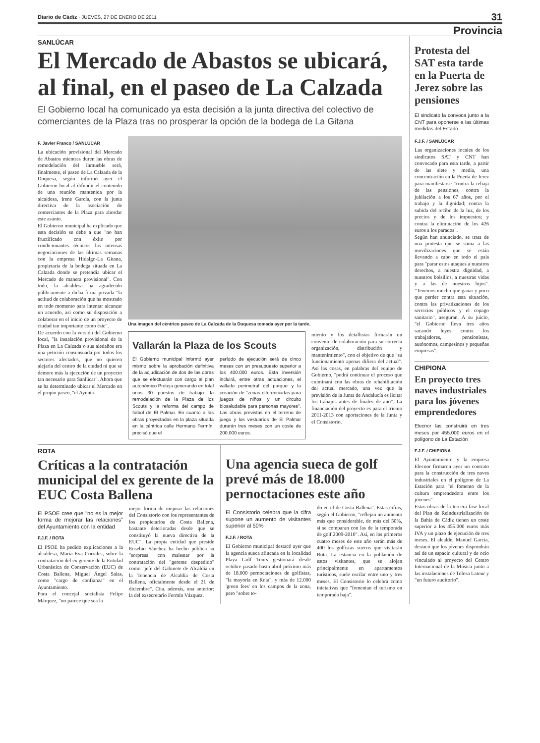Diario de Cádiz · JUEVES, 27 DE ENERO DE 2011 31
Provincia
SANLÚCAR
El Mercado de Abastos se ubicará, al final, en el paseo de La Calzada
El Gobierno local ha comunicado ya esta decisión a la junta directiva del colectivo de comerciantes de la Plaza tras no prosperar la opción de la bodega de La Gitana
F. Javier Franco / SANLÚCAR
La ubicación provisional del Mercado de Abastos mientras duren las obras de remodelación del inmueble será, finalmente, el paseo de La Calzada de la Duquesa, según informó ayer el Gobierno local al difundir el contenido de una reunión mantenida por la alcaldesa, Irene García, con la junta directiva de la asociación de comerciantes de la Plaza para abordar este asunto.
El Gobierno municipal ha explicado que esta decisión se debe a que "no han fructificado con éxito por condicionantes técnicos las intensas negociaciones de las últimas semanas con la empresa Hidalgo-La Gitana, propietaria de la bodega situada en La Calzada donde se pretendía ubicar el Mercado de manera provisional". Con todo, la alcaldesa ha agradecido públicamente a dicha firma privada "la actitud de colaboración que ha mostrado en todo momento para intentar alcanzar un acuerdo, así como su disposición a colaborar en el inicio de un proyecto de ciudad tan importante como éste".
De acuerdo con la versión del Gobierno local, "la instalación provisional de la Plaza en La Calzada o sus aledaños era una petición consensuada por todos los sectores afectados, que no quieren alejarla del centro de la ciudad ni que se demore más la ejecución de un proyecto tan necesario para Sanlúcar". Ahora que se ha determinado ubicar el Mercado en el propio paseo, "el Ayunta-
Una imagen del céntrico paseo de La Calzada de la Duquesa tomada ayer por la tarde.
Vallarán la Plaza de los Scouts
El Gobierno municipal informó ayer mismo sobre la aprobación definitiva de la adjudicación de dos de las obras que se efectuarán con cargo al plan autonómico Proteja generando en total unos 30 puestos de trabajo: la remodelación de la Plaza de los Scouts y la reforma del campo de fútbol de El Palmar. En cuanto a las obras proyectadas en la plaza situada en la céntrica calle Hermano Fermín, precisó que el
período de ejecución será de cinco meses con un presupuesto superior a los 400.000 euros. Esta inversión incluirá, entre otras actuaciones, el vallado perimetral del parque y la creación de "zonas diferenciadas para juegos de niños y un circuito biosaludable para personas mayores". Las obras previstas en el terreno de juego y los vestuarios de El Palmar durarán tres meses con un coste de 200.000 euros.
miento y los detallistas firmarán un convenio de colaboración para su correcta organización, distribución y mantenimiento", con el objetivo de que "su funcionamiento apenas difiera del actual". Así las cosas, en palabras del equipo de Gobierno, "podrá continuar el proceso que culminará con las obras de rehabilitación del actual mercado, una vez que la previsión de la Junta de Andalucía es licitar los trabajos antes de finales de año". La financiación del proyecto es para el trienio 2011-2013 con aportaciones de la Junta y el Consistorio.
ROTA
Críticas a la contratación municipal del ex gerente de la EUC Costa Ballena
El PSOE cree que "no es la mejor forma de mejorar las relaciones" del Ayuntamiento con la entidad
F.J.F. / ROTA
El PSOE ha pedido explicaciones a la alcaldesa, María Eva Corrales, sobre la contratación del ex gerente de la Entidad Urbanística de Conservación (EUC) de Costa Ballena, Miguel Ángel Salas, como "cargo de confianza" en el Ayuntamiento.
Para el concejal socialista Felipe Márquez, "no parece que sea la
mejor forma de mejorar las relaciones del Consistorio con los representantes de los propietarios de Costa Ballena, bastante deterioradas desde que se constituyó la nueva directiva de la EUC". La propia entidad que preside Eusebio Sánchez ha hecho pública su "sorpresa" con malestar por la contratación del "gerente despedido" como "jefe del Gabinete de Alcaldía en la Tenencia de Alcaldía de Costa Ballena, oficialmente desde el 21 de diciembre". Cita, además, una anterior: la del exsecretario Fermín Vázquez.
Una agencia sueca de golf prevé más de 18.000 pernoctaciones este año
El Consistorio celebra que la cifra supone un aumento de visitantes superior al 50%
F.J.F. / ROTA
El Gobierno municipal destacó ayer que la agencia sueca afincada en la localidad Playa Golf Tours gestionará desde octubre pasado hasta abril próximo más de 18.000 pernoctaciones de golfistas, "la mayoría en Rota", y más de 12.000 'green fees' en los campos de la zona, pero "sobre to-
do en el de Costa Ballena". Estas cifras, según el Gobierno, "reflejan un aumento más que considerable, de más del 50%, si se comparan con las de la temporada de golf 2009-2010". Así, en los primeros cuatro meses de este año serán más de 400 los golfistas suecos que visitarán Rota. La estancia en la población de estos visitantes, que se alojan principalmente en apartamentos turísticos, suele oscilar entre uno y tres meses. El Consistorio lo celebra como iniciativas que "fomentan el turismo en temporada baja".
Protesta del SAT esta tarde en la Puerta de Jerez sobre las pensiones
El sindicato la convoca junto a la CNT para oponerse a las últimas medidas del Estado
F.J.F. / SANLÚCAR
Las organizaciones locales de los sindicatos SAT y CNT han convocado para esta tarde, a partir de las siete y media, una concentración en la Puerta de Jerez para manifestarse "contra la rebaja de las pensiones, contra la jubilación a los 67 años, por el trabajo y la dignidad; contra la subida del recibo de la luz, de los precios y de los impuestos; y contra la eliminación de los 426 euros a los parados".
Según han anunciado, se trata de una protesta que se suma a las movilizaciones que se están llevando a cabo en todo el país para "parar estos ataques a nuestros derechos, a nuestra dignidad, a nuestros bolsillos, a nuestras vidas y a las de nuestros hijos". "Tenemos mucho que ganar y poco que perder contra esta situación, contra las privatizaciones de los servicios públicos y el copago sanitario", aseguran. A su juicio, "el Gobierno lleva tres años sacando leyes contra los trabajadores, pensionistas, autónomos, campesinos y pequeñas empresas".
CHIPIONA
En proyecto tres naves industriales para los jóvenes emprendedores
Elecnor las construirá en tres meses por 455.000 euros en el polígono de La Estación
F.J.F. / CHIPIONA
El Ayuntamiento y la empresa Elecnor firmaron ayer un contrato para la construcción de tres naves industriales en el polígono de La Estación para "el fomento de la cultura emprendedora entre los jóvenes".
Estas obras de la tercera fase local del Plan de Reindustrialización de la Bahía de Cádiz tienen un coste superior a los 455.000 euros más IVA y un plazo de ejecución de tres meses. El alcalde, Manuel García, destacó que los jóvenes dispondrán así de un espacio cultural y de ocio vinculado al proyecto del Centro Internacional de la Música junto a las instalaciones de Tolosa Latour y "un futuro auditorio".